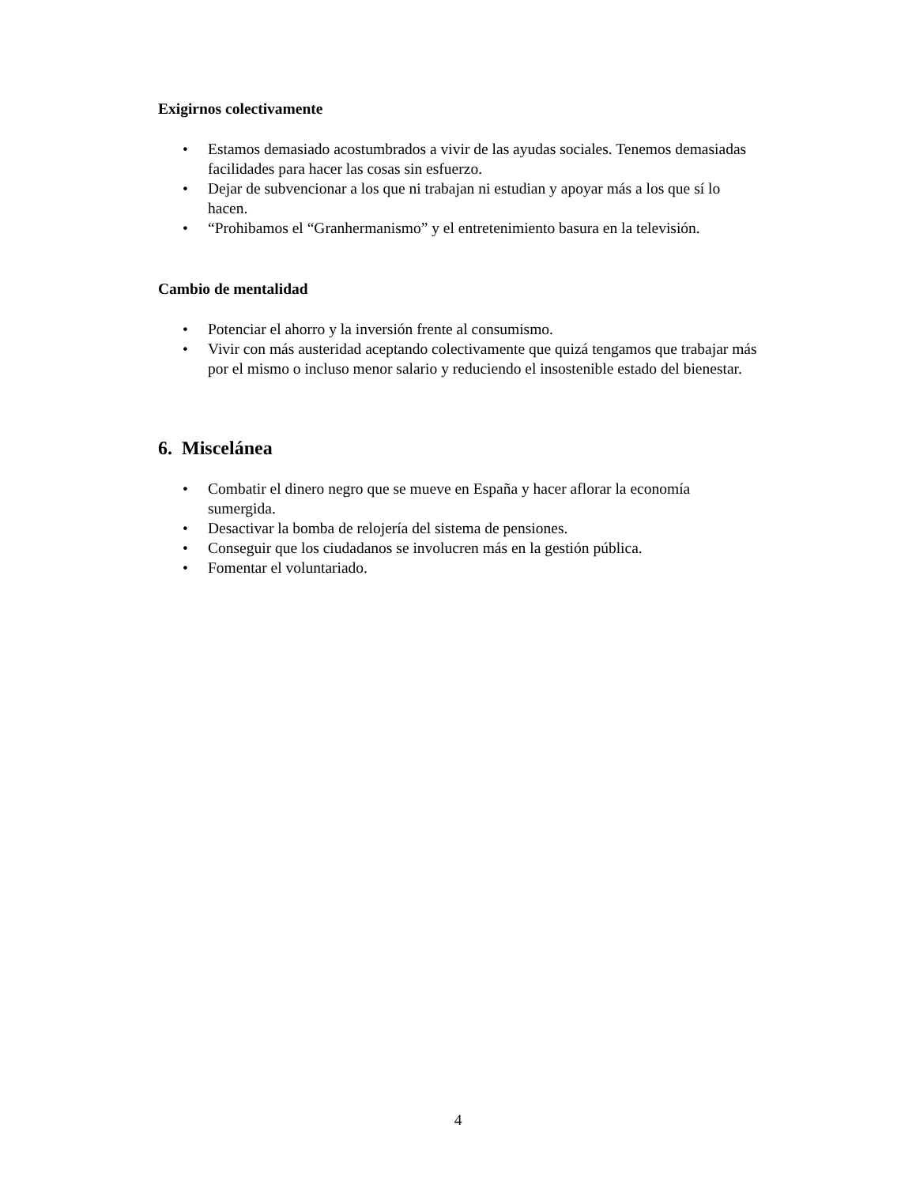Exigirnos colectivamente
• Estamos demasiado acostumbrados a vivir de las ayudas sociales. Tenemos demasiadas facilidades para hacer las cosas sin esfuerzo.
• Dejar de subvencionar a los que ni trabajan ni estudian y apoyar más a los que sí lo hacen.
• “Prohibamos el “Granhermanismo” y el entretenimiento basura en la televisión.
Cambio de mentalidad
• Potenciar el ahorro y la inversión frente al consumismo.
• Vivir con más austeridad aceptando colectivamente que quizá tengamos que trabajar más por el mismo o incluso menor salario y reduciendo el insostenible estado del bienestar.
6. Miscelánea
• Combatir el dinero negro que se mueve en España y hacer aflorar la economía sumergida.
• Desactivar la bomba de relojería del sistema de pensiones.
• Conseguir que los ciudadanos se involucren más en la gestión pública.
• Fomentar el voluntariado.
4